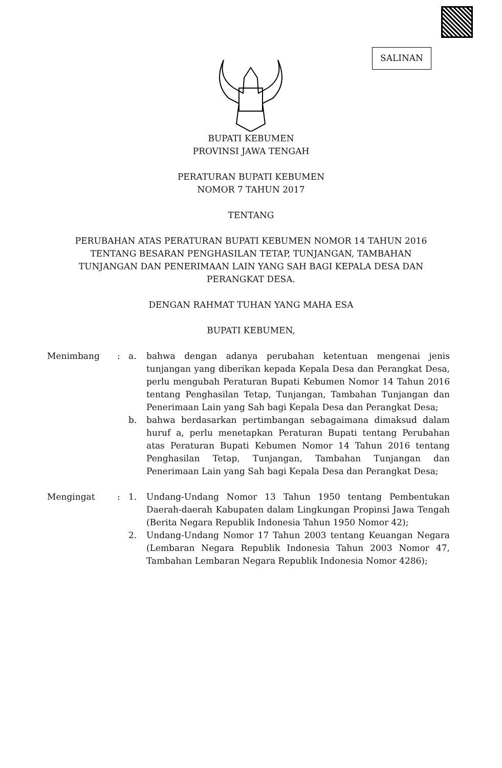SALINAN
BUPATI KEBUMEN
PROVINSI JAWA TENGAH
PERATURAN BUPATI KEBUMEN
NOMOR 7 TAHUN 2017
TENTANG
PERUBAHAN ATAS PERATURAN BUPATI KEBUMEN NOMOR 14 TAHUN 2016
TENTANG BESARAN PENGHASILAN TETAP, TUNJANGAN, TAMBAHAN
TUNJANGAN DAN PENERIMAAN LAIN YANG SAH BAGI KEPALA DESA DAN
PERANGKAT DESA.
DENGAN RAHMAT TUHAN YANG MAHA ESA
BUPATI KEBUMEN,
| Menimbang | : | a. | bahwa dengan adanya perubahan ketentuan mengenai jenis tunjangan yang diberikan kepada Kepala Desa dan Perangkat Desa, perlu mengubah Peraturan Bupati Kebumen Nomor 14 Tahun 2016 tentang Penghasilan Tetap, Tunjangan, Tambahan Tunjangan dan Penerimaan Lain yang Sah bagi Kepala Desa dan Perangkat Desa; |
| | | b. | bahwa berdasarkan pertimbangan sebagaimana dimaksud dalam huruf a, perlu menetapkan Peraturan Bupati tentang Perubahan atas Peraturan Bupati Kebumen Nomor 14 Tahun 2016 tentang Penghasilan Tetap, Tunjangan, Tambahan Tunjangan dan Penerimaan Lain yang Sah bagi Kepala Desa dan Perangkat Desa; |
| Mengingat | : | 1. | Undang-Undang Nomor 13 Tahun 1950 tentang Pembentukan Daerah-daerah Kabupaten dalam Lingkungan Propinsi Jawa Tengah (Berita Negara Republik Indonesia Tahun 1950 Nomor 42); |
| | | 2. | Undang-Undang Nomor 17 Tahun 2003 tentang Keuangan Negara (Lembaran Negara Republik Indonesia Tahun 2003 Nomor 47, Tambahan Lembaran Negara Republik Indonesia Nomor 4286); |